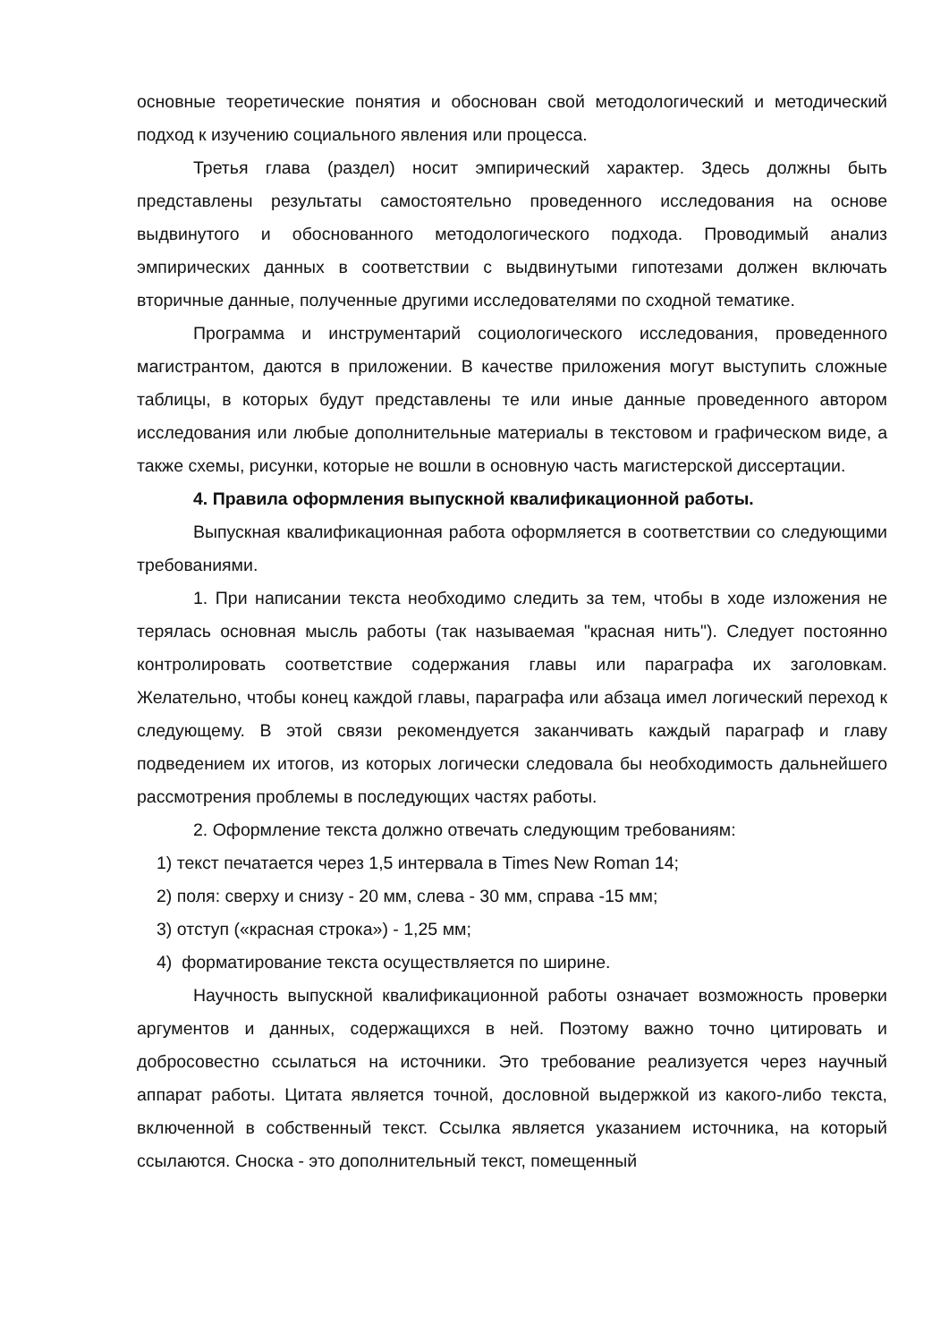основные теоретические понятия и обоснован свой методологический и методический подход к изучению социального явления или процесса.
Третья глава (раздел) носит эмпирический характер. Здесь должны быть представлены результаты самостоятельно проведенного исследования на основе выдвинутого и обоснованного методологического подхода. Проводимый анализ эмпирических данных в соответствии с выдвинутыми гипотезами должен включать вторичные данные, полученные другими исследователями по сходной тематике.
Программа и инструментарий социологического исследования, проведенного магистрантом, даются в приложении. В качестве приложения могут выступить сложные таблицы, в которых будут представлены те или иные данные проведенного автором исследования или любые дополнительные материалы в текстовом и графическом виде, а также схемы, рисунки, которые не вошли в основную часть магистерской диссертации.
4. Правила оформления выпускной квалификационной работы.
Выпускная квалификационная работа оформляется в соответствии со следующими требованиями.
1. При написании текста необходимо следить за тем, чтобы в ходе изложения не терялась основная мысль работы (так называемая "красная нить"). Следует постоянно контролировать соответствие содержания главы или параграфа их заголовкам. Желательно, чтобы конец каждой главы, параграфа или абзаца имел логический переход к следующему. В этой связи рекомендуется заканчивать каждый параграф и главу подведением их итогов, из которых логически следовала бы необходимость дальнейшего рассмотрения проблемы в последующих частях работы.
2. Оформление текста должно отвечать следующим требованиям:
1) текст печатается через 1,5 интервала в Times New Roman 14;
2) поля: сверху и снизу - 20 мм, слева - 30 мм, справа -15 мм;
3) отступ («красная строка») - 1,25 мм;
4) форматирование текста осуществляется по ширине.
Научность выпускной квалификационной работы означает возможность проверки аргументов и данных, содержащихся в ней. Поэтому важно точно цитировать и добросовестно ссылаться на источники. Это требование реализуется через научный аппарат работы. Цитата является точной, дословной выдержкой из какого-либо текста, включенной в собственный текст. Ссылка является указанием источника, на который ссылаются. Сноска - это дополнительный текст, помещенный